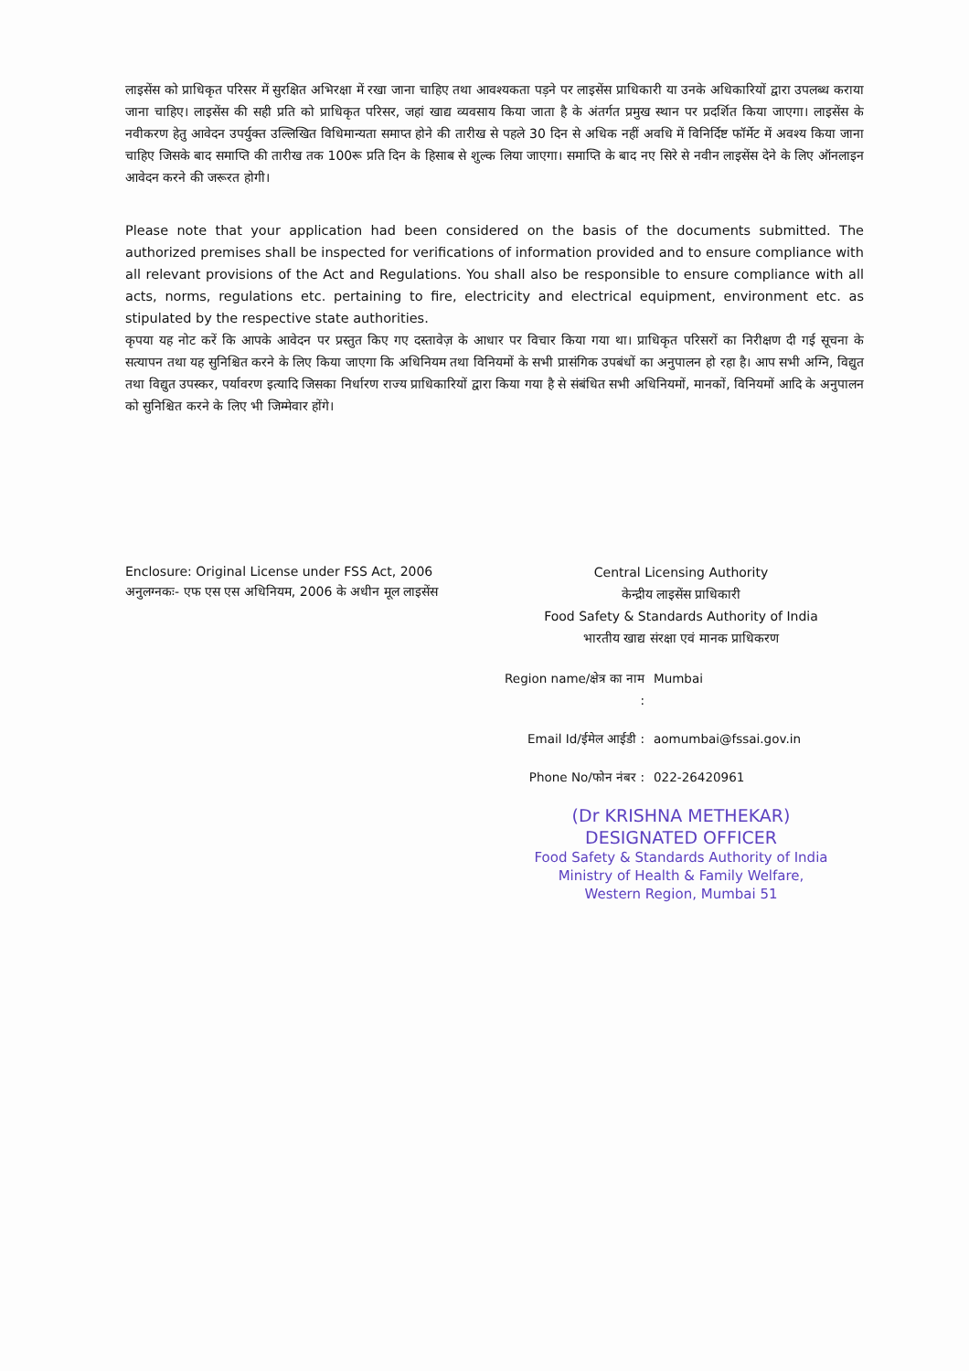लाइसेंस को प्राधिकृत परिसर में सुरक्षित अभिरक्षा में रखा जाना चाहिए तथा आवश्यकता पड़ने पर लाइसेंस प्राधिकारी या उनके अधिकारियों द्वारा उपलब्ध कराया जाना चाहिए। लाइसेंस की सही प्रति को प्राधिकृत परिसर, जहां खाद्य व्यवसाय किया जाता है के अंतर्गत प्रमुख स्थान पर प्रदर्शित किया जाएगा। लाइसेंस के नवीकरण हेतु आवेदन उपर्युक्त उल्लिखित विधिमान्यता समाप्त होने की तारीख से पहले 30 दिन से अधिक नहीं अवधि में विनिर्दिष्ट फॉर्मेट में अवश्य किया जाना चाहिए जिसके बाद समाप्ति की तारीख तक 100रू प्रति दिन के हिसाब से शुल्क लिया जाएगा। समाप्ति के बाद नए सिरे से नवीन लाइसेंस देने के लिए ऑनलाइन आवेदन करने की जरूरत होगी।
Please note that your application had been considered on the basis of the documents submitted. The authorized premises shall be inspected for verifications of information provided and to ensure compliance with all relevant provisions of the Act and Regulations. You shall also be responsible to ensure compliance with all acts, norms, regulations etc. pertaining to fire, electricity and electrical equipment, environment etc. as stipulated by the respective state authorities.
कृपया यह नोट करें कि आपके आवेदन पर प्रस्तुत किए गए दस्तावेज़ के आधार पर विचार किया गया था। प्राधिकृत परिसरों का निरीक्षण दी गई सूचना के सत्यापन तथा यह सुनिश्चित करने के लिए किया जाएगा कि अधिनियम तथा विनियमों के सभी प्रासंगिक उपबंधों का अनुपालन हो रहा है। आप सभी अग्नि, विद्युत तथा विद्युत उपस्कर, पर्यावरण इत्यादि जिसका निर्धारण राज्य प्राधिकारियों द्वारा किया गया है से संबंधित सभी अधिनियमों, मानकों, विनियमों आदि के अनुपालन को सुनिश्चित करने के लिए भी जिम्मेवार होंगे।
Enclosure: Original License under FSS Act, 2006
अनुलग्नकः- एफ एस एस अधिनियम, 2006 के अधीन मूल लाइसेंस
Central Licensing Authority
केन्द्रीय लाइसेंस प्राधिकारी
Food Safety & Standards Authority of India
भारतीय खाद्य संरक्षा एवं मानक प्राधिकरण
Region name/क्षेत्र का नाम : Mumbai
Email Id/ईमेल आईडी : aomumbai@fssai.gov.in
Phone No/फोन नंबर : 022-26420961
(Dr KRISHNA METHEKAR)
DESIGNATED OFFICER
Food Safety & Standards Authority of India
Ministry of Health & Family Welfare,
Western Region, Mumbai 51